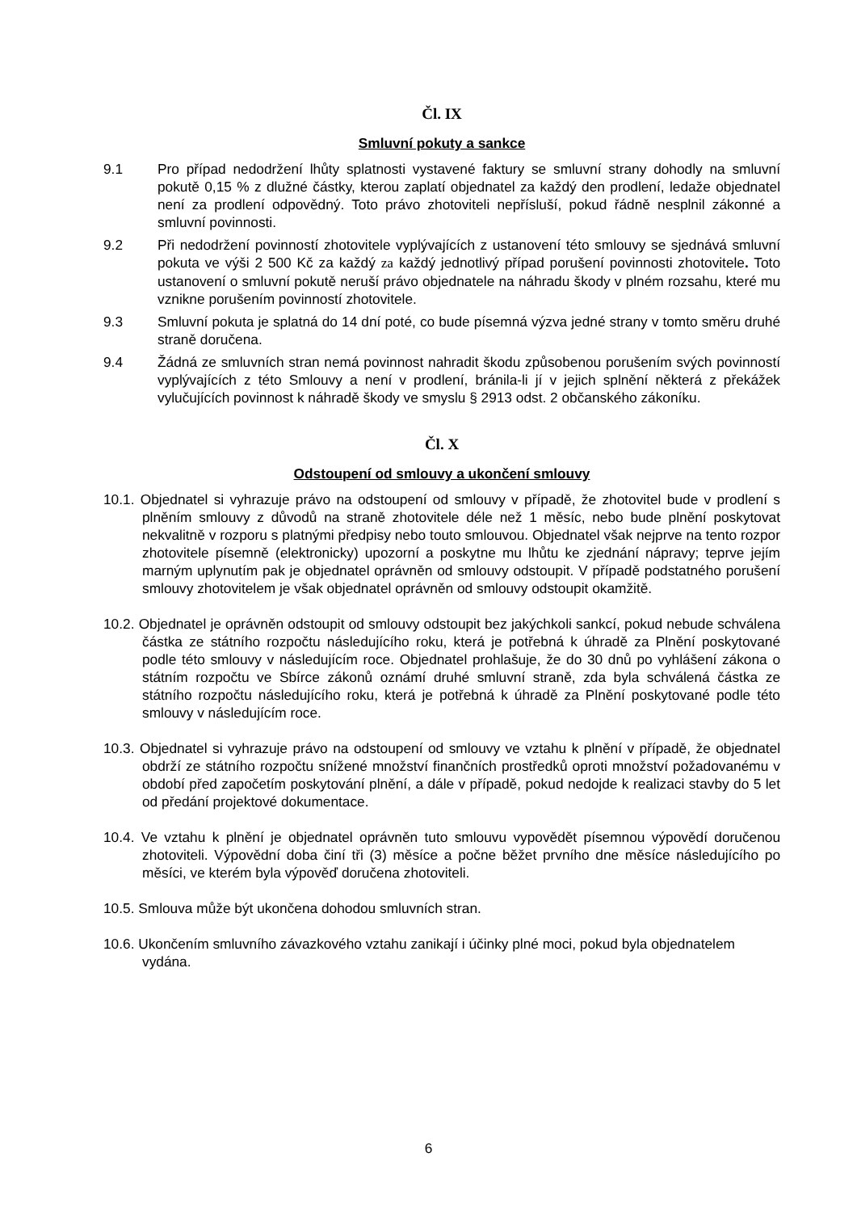Čl. IX
Smluvní pokuty a sankce
9.1 Pro případ nedodržení lhůty splatnosti vystavené faktury se smluvní strany dohodly na smluvní pokutě 0,15 % z dlužné částky, kterou zaplatí objednatel za každý den prodlení, ledaže objednatel není za prodlení odpovědný. Toto právo zhotoviteli nepřísluší, pokud řádně nesplnil zákonné a smluvní povinnosti.
9.2 Při nedodržení povinností zhotovitele vyplývajících z ustanovení této smlouvy se sjednává smluvní pokuta ve výši 2 500 Kč za každý za každý jednotlivý případ porušení povinnosti zhotovitele. Toto ustanovení o smluvní pokutě neruší právo objednatele na náhradu škody v plném rozsahu, které mu vznikne porušením povinností zhotovitele.
9.3 Smluvní pokuta je splatná do 14 dní poté, co bude písemná výzva jedné strany v tomto směru druhé straně doručena.
9.4 Žádná ze smluvních stran nemá povinnost nahradit škodu způsobenou porušením svých povinností vyplývajících z této Smlouvy a není v prodlení, bránila-li jí v jejich splnění některá z překážek vylučujících povinnost k náhradě škody ve smyslu § 2913 odst. 2 občanského zákoníku.
Čl. X
Odstoupení od smlouvy a ukončení smlouvy
10.1. Objednatel si vyhrazuje právo na odstoupení od smlouvy v případě, že zhotovitel bude v prodlení s plněním smlouvy z důvodů na straně zhotovitele déle než 1 měsíc, nebo bude plnění poskytovat nekvalitně v rozporu s platnými předpisy nebo touto smlouvou. Objednatel však nejprve na tento rozpor zhotovitele písemně (elektronicky) upozorní a poskytne mu lhůtu ke zjednání nápravy; teprve jejím marným uplynutím pak je objednatel oprávněn od smlouvy odstoupit. V případě podstatného porušení smlouvy zhotovitelem je však objednatel oprávněn od smlouvy odstoupit okamžitě.
10.2. Objednatel je oprávněn odstoupit od smlouvy odstoupit bez jakýchkoli sankcí, pokud nebude schválena částka ze státního rozpočtu následujícího roku, která je potřebná k úhradě za Plnění poskytované podle této smlouvy v následujícím roce. Objednatel prohlašuje, že do 30 dnů po vyhlášení zákona o státním rozpočtu ve Sbírce zákonů oznámí druhé smluvní straně, zda byla schválená částka ze státního rozpočtu následujícího roku, která je potřebná k úhradě za Plnění poskytované podle této smlouvy v následujícím roce.
10.3. Objednatel si vyhrazuje právo na odstoupení od smlouvy ve vztahu k plnění v případě, že objednatel obdrží ze státního rozpočtu snížené množství finančních prostředků oproti množství požadovanému v období před započetím poskytování plnění, a dále v případě, pokud nedojde k realizaci stavby do 5 let od předání projektové dokumentace.
10.4. Ve vztahu k plnění je objednatel oprávněn tuto smlouvu vypovědět písemnou výpovědí doručenou zhotoviteli. Výpovědní doba činí tři (3) měsíce a počne běžet prvního dne měsíce následujícího po měsíci, ve kterém byla výpověď doručena zhotoviteli.
10.5. Smlouva může být ukončena dohodou smluvních stran.
10.6. Ukončením smluvního závazkového vztahu zanikají i účinky plné moci, pokud byla objednatelem vydána.
6